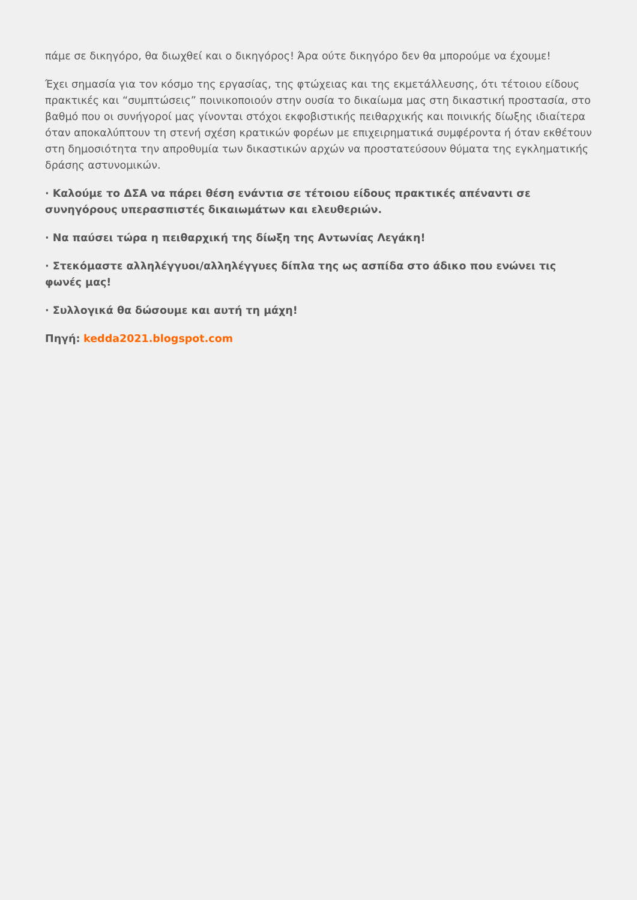πάμε σε δικηγόρο, θα διωχθεί και ο δικηγόρος! Άρα ούτε δικηγόρο δεν θα μπορούμε να έχουμε!
Έχει σημασία για τον κόσμο της εργασίας, της φτώχειας και της εκμετάλλευσης, ότι τέτοιου είδους πρακτικές και “συμπτώσεις” ποινικοποιούν στην ουσία το δικαίωμα μας στη δικαστική προστασία, στο βαθμό που οι συνήγοροί μας γίνονται στόχοι εκφοβιστικής πειθαρχικής και ποινικής δίωξης ιδιαίτερα όταν αποκαλύπτουν τη στενή σχέση κρατικών φορέων με επιχειρηματικά συμφέροντα ή όταν εκθέτουν στη δημοσιότητα την απροθυμία των δικαστικών αρχών να προστατεύσουν θύματα της εγκληματικής δράσης αστυνομικών.
· Καλούμε το ΔΣΑ να πάρει θέση ενάντια σε τέτοιου είδους πρακτικές απέναντι σε συνηγόρους υπερασπιστές δικαιωμάτων και ελευθεριών.
· Να παύσει τώρα η πειθαρχική της δίωξη της Αντωνίας Λεγάκη!
· Στεκόμαστε αλληλέγγυοι/αλληλέγγυες δίπλα της ως ασπίδα στο άδικο που ενώνει τις φωνές μας!
· Συλλογικά θα δώσουμε και αυτή τη μάχη!
Πηγή: kedda2021.blogspot.com